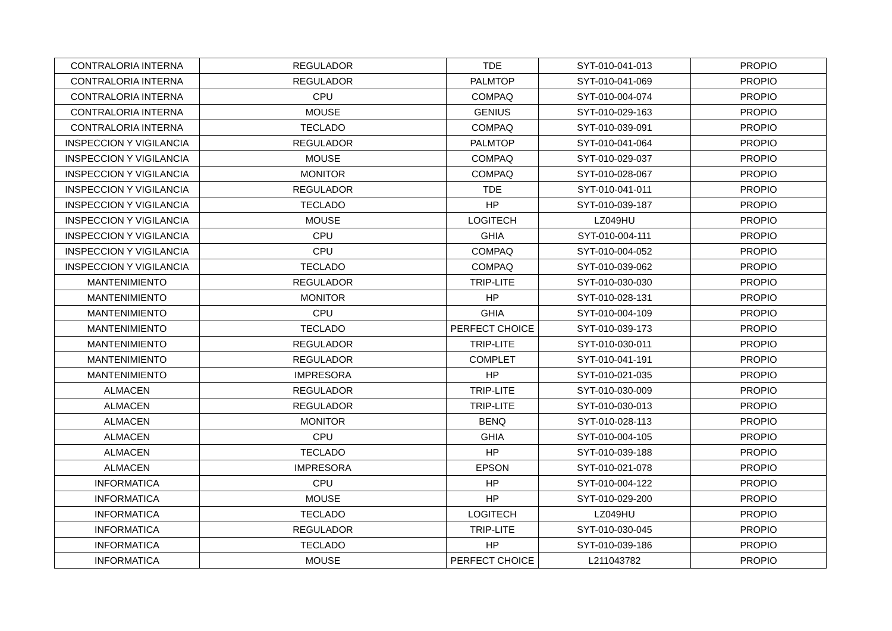| CONTRALORIA INTERNA | REGULADOR | TDE | SYT-010-041-013 | PROPIO |
| CONTRALORIA INTERNA | REGULADOR | PALMTOP | SYT-010-041-069 | PROPIO |
| CONTRALORIA INTERNA | CPU | COMPAQ | SYT-010-004-074 | PROPIO |
| CONTRALORIA INTERNA | MOUSE | GENIUS | SYT-010-029-163 | PROPIO |
| CONTRALORIA INTERNA | TECLADO | COMPAQ | SYT-010-039-091 | PROPIO |
| INSPECCION Y VIGILANCIA | REGULADOR | PALMTOP | SYT-010-041-064 | PROPIO |
| INSPECCION Y VIGILANCIA | MOUSE | COMPAQ | SYT-010-029-037 | PROPIO |
| INSPECCION Y VIGILANCIA | MONITOR | COMPAQ | SYT-010-028-067 | PROPIO |
| INSPECCION Y VIGILANCIA | REGULADOR | TDE | SYT-010-041-011 | PROPIO |
| INSPECCION Y VIGILANCIA | TECLADO | HP | SYT-010-039-187 | PROPIO |
| INSPECCION Y VIGILANCIA | MOUSE | LOGITECH | LZ049HU | PROPIO |
| INSPECCION Y VIGILANCIA | CPU | GHIA | SYT-010-004-111 | PROPIO |
| INSPECCION Y VIGILANCIA | CPU | COMPAQ | SYT-010-004-052 | PROPIO |
| INSPECCION Y VIGILANCIA | TECLADO | COMPAQ | SYT-010-039-062 | PROPIO |
| MANTENIMIENTO | REGULADOR | TRIP-LITE | SYT-010-030-030 | PROPIO |
| MANTENIMIENTO | MONITOR | HP | SYT-010-028-131 | PROPIO |
| MANTENIMIENTO | CPU | GHIA | SYT-010-004-109 | PROPIO |
| MANTENIMIENTO | TECLADO | PERFECT CHOICE | SYT-010-039-173 | PROPIO |
| MANTENIMIENTO | REGULADOR | TRIP-LITE | SYT-010-030-011 | PROPIO |
| MANTENIMIENTO | REGULADOR | COMPLET | SYT-010-041-191 | PROPIO |
| MANTENIMIENTO | IMPRESORA | HP | SYT-010-021-035 | PROPIO |
| ALMACEN | REGULADOR | TRIP-LITE | SYT-010-030-009 | PROPIO |
| ALMACEN | REGULADOR | TRIP-LITE | SYT-010-030-013 | PROPIO |
| ALMACEN | MONITOR | BENQ | SYT-010-028-113 | PROPIO |
| ALMACEN | CPU | GHIA | SYT-010-004-105 | PROPIO |
| ALMACEN | TECLADO | HP | SYT-010-039-188 | PROPIO |
| ALMACEN | IMPRESORA | EPSON | SYT-010-021-078 | PROPIO |
| INFORMATICA | CPU | HP | SYT-010-004-122 | PROPIO |
| INFORMATICA | MOUSE | HP | SYT-010-029-200 | PROPIO |
| INFORMATICA | TECLADO | LOGITECH | LZ049HU | PROPIO |
| INFORMATICA | REGULADOR | TRIP-LITE | SYT-010-030-045 | PROPIO |
| INFORMATICA | TECLADO | HP | SYT-010-039-186 | PROPIO |
| INFORMATICA | MOUSE | PERFECT CHOICE | L211043782 | PROPIO |